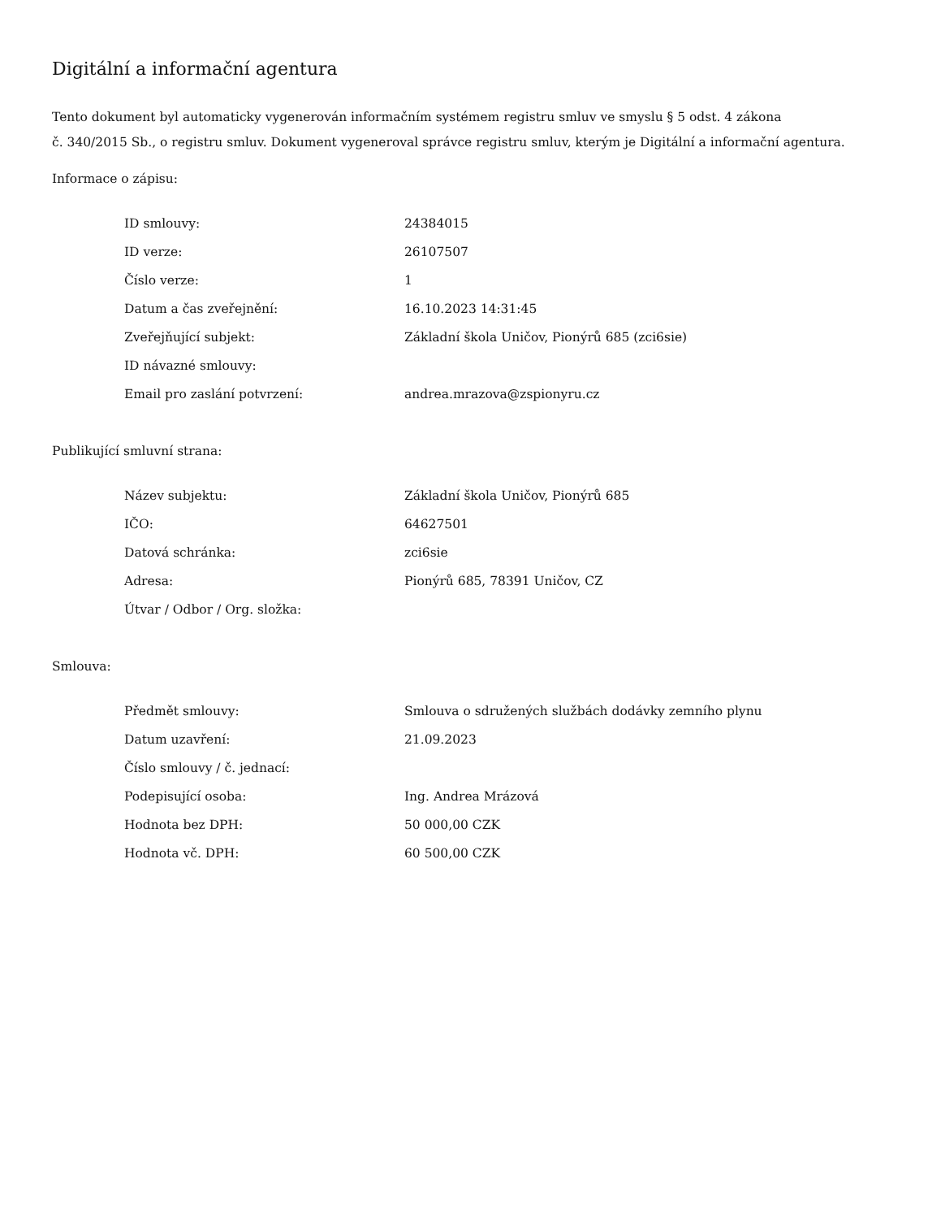Digitální a informační agentura
Tento dokument byl automaticky vygenerován informačním systémem registru smluv ve smyslu § 5 odst. 4 zákona
č. 340/2015 Sb., o registru smluv. Dokument vygeneroval správce registru smluv, kterým je Digitální a informační agentura.
Informace o zápisu:
| ID smlouvy: | 24384015 |
| ID verze: | 26107507 |
| Číslo verze: | 1 |
| Datum a čas zveřejnění: | 16.10.2023 14:31:45 |
| Zveřejňující subjekt: | Základní škola Uničov, Pionýrů 685 (zci6sie) |
| ID návazné smlouvy: | |
| Email pro zaslání potvrzení: | andrea.mrazova@zspionyru.cz |
Publikující smluvní strana:
| Název subjektu: | Základní škola Uničov, Pionýrů 685 |
| IČO: | 64627501 |
| Datová schránka: | zci6sie |
| Adresa: | Pionýrů 685, 78391 Uničov, CZ |
| Útvar / Odbor / Org. složka: | |
Smlouva:
| Předmět smlouvy: | Smlouva o sdružených službách dodávky zemního plynu |
| Datum uzavření: | 21.09.2023 |
| Číslo smlouvy / č. jednací: | |
| Podepisující osoba: | Ing. Andrea Mrázová |
| Hodnota bez DPH: | 50 000,00 CZK |
| Hodnota vč. DPH: | 60 500,00 CZK |